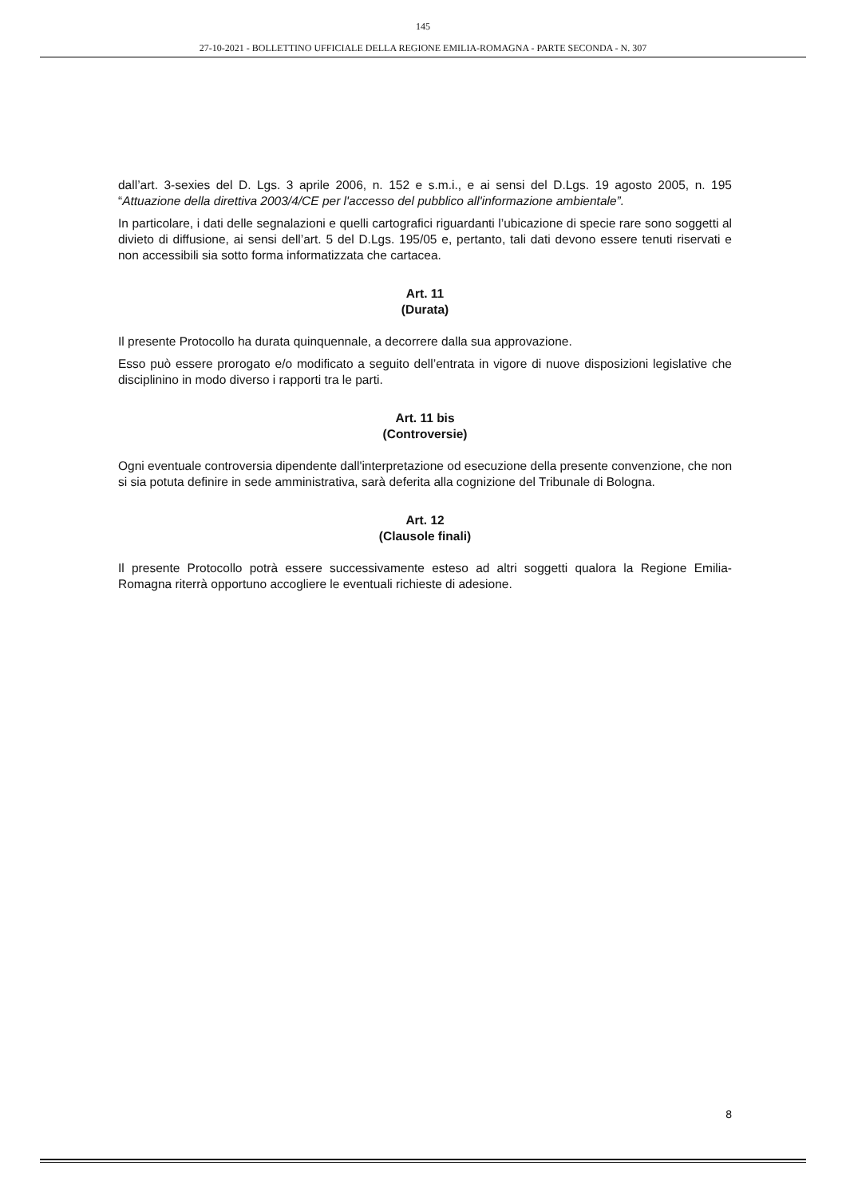145
27-10-2021 - BOLLETTINO UFFICIALE DELLA REGIONE EMILIA-ROMAGNA - PARTE SECONDA - N. 307
dall’art. 3-sexies del D. Lgs. 3 aprile 2006, n. 152 e s.m.i., e ai sensi del D.Lgs. 19 agosto 2005, n. 195 “Attuazione della direttiva 2003/4/CE per l'accesso del pubblico all'informazione ambientale”.
In particolare, i dati delle segnalazioni e quelli cartografici riguardanti l’ubicazione di specie rare sono soggetti al divieto di diffusione, ai sensi dell’art. 5 del D.Lgs. 195/05 e, pertanto, tali dati devono essere tenuti riservati e non accessibili sia sotto forma informatizzata che cartacea.
Art. 11
(Durata)
Il presente Protocollo ha durata quinquennale, a decorrere dalla sua approvazione.
Esso può essere prorogato e/o modificato a seguito dell’entrata in vigore di nuove disposizioni legislative che disciplinino in modo diverso i rapporti tra le parti.
Art. 11 bis
(Controversie)
Ogni eventuale controversia dipendente dall'interpretazione od esecuzione della presente convenzione, che non si sia potuta definire in sede amministrativa, sarà deferita alla cognizione del Tribunale di Bologna.
Art. 12
(Clausole finali)
Il presente Protocollo potrà essere successivamente esteso ad altri soggetti qualora la Regione Emilia-Romagna riterrà opportuno accogliere le eventuali richieste di adesione.
8